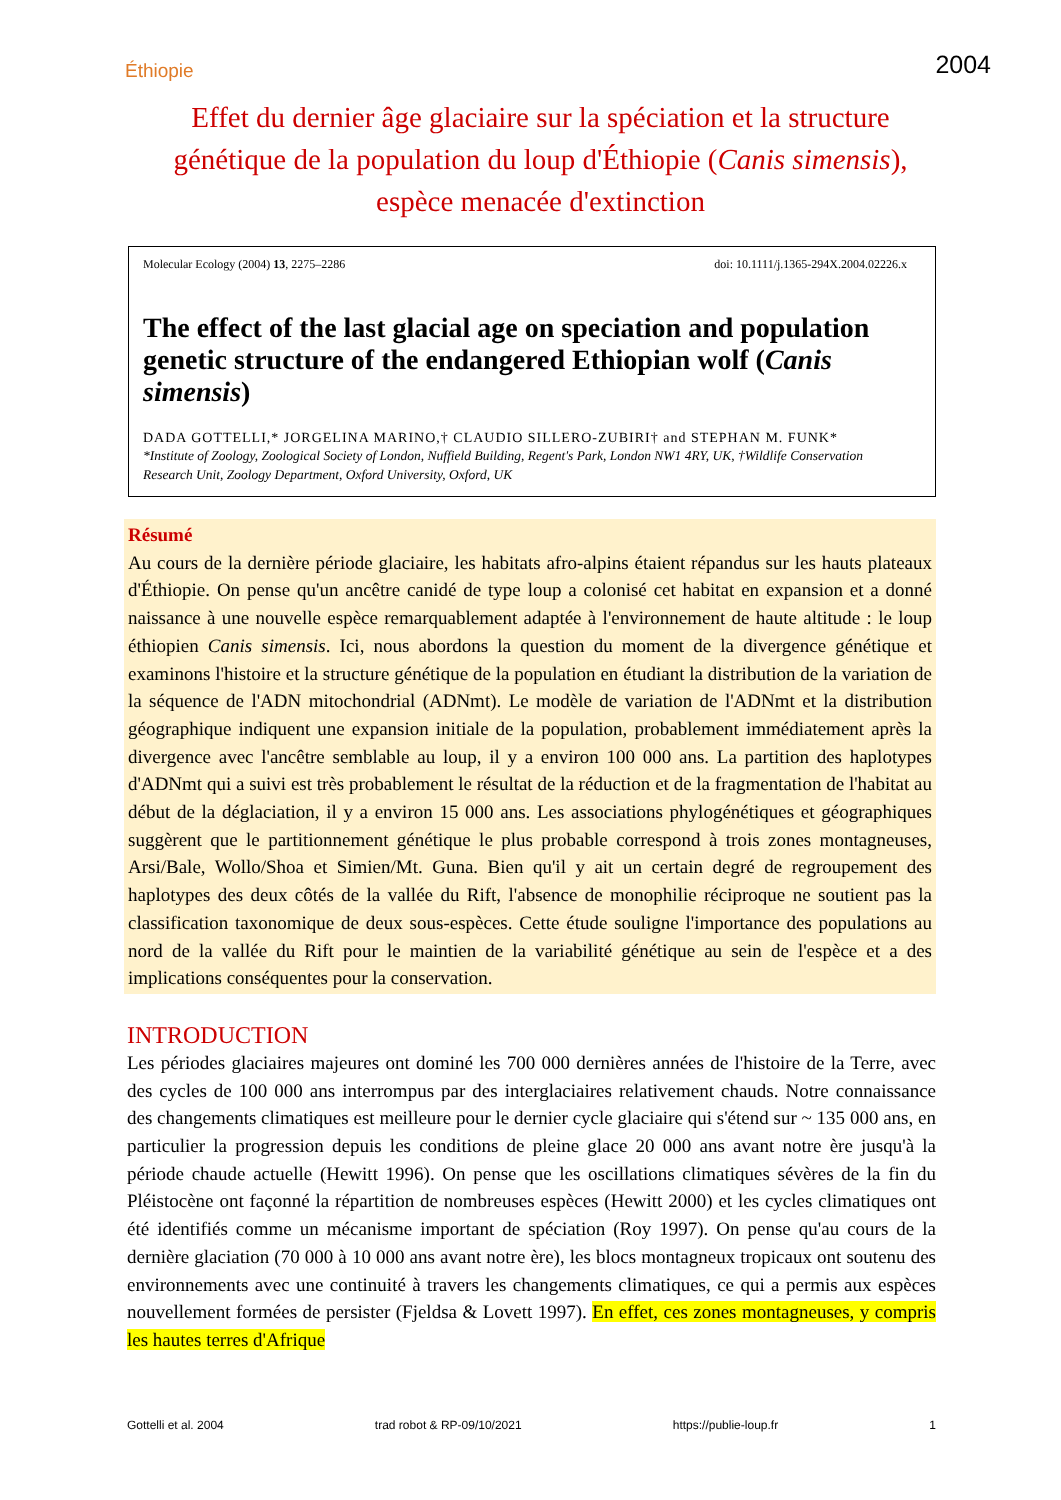Éthiopie 2004
Effet du dernier âge glaciaire sur la spéciation et la structure génétique de la population du loup d'Éthiopie (Canis simensis), espèce menacée d'extinction
Molecular Ecology (2004) 13, 2275–2286 doi: 10.1111/j.1365-294X.2004.02226.x
The effect of the last glacial age on speciation and population genetic structure of the endangered Ethiopian wolf (Canis simensis)
DADA GOTTELLI,* JORGELINA MARINO,† CLAUDIO SILLERO-ZUBIRI† and STEPHAN M. FUNK*
*Institute of Zoology, Zoological Society of London, Nuffield Building, Regent's Park, London NW1 4RY, UK, †Wildlife Conservation Research Unit, Zoology Department, Oxford University, Oxford, UK
Résumé
Au cours de la dernière période glaciaire, les habitats afro-alpins étaient répandus sur les hauts plateaux d'Éthiopie. On pense qu'un ancêtre canidé de type loup a colonisé cet habitat en expansion et a donné naissance à une nouvelle espèce remarquablement adaptée à l'environnement de haute altitude : le loup éthiopien Canis simensis. Ici, nous abordons la question du moment de la divergence génétique et examinons l'histoire et la structure génétique de la population en étudiant la distribution de la variation de la séquence de l'ADN mitochondrial (ADNmt). Le modèle de variation de l'ADNmt et la distribution géographique indiquent une expansion initiale de la population, probablement immédiatement après la divergence avec l'ancêtre semblable au loup, il y a environ 100 000 ans. La partition des haplotypes d'ADNmt qui a suivi est très probablement le résultat de la réduction et de la fragmentation de l'habitat au début de la déglaciation, il y a environ 15 000 ans. Les associations phylogénétiques et géographiques suggèrent que le partitionnement génétique le plus probable correspond à trois zones montagneuses, Arsi/Bale, Wollo/Shoa et Simien/Mt. Guna. Bien qu'il y ait un certain degré de regroupement des haplotypes des deux côtés de la vallée du Rift, l'absence de monophilie réciproque ne soutient pas la classification taxonomique de deux sous-espèces. Cette étude souligne l'importance des populations au nord de la vallée du Rift pour le maintien de la variabilité génétique au sein de l'espèce et a des implications conséquentes pour la conservation.
INTRODUCTION
Les périodes glaciaires majeures ont dominé les 700 000 dernières années de l'histoire de la Terre, avec des cycles de 100 000 ans interrompus par des interglaciaires relativement chauds. Notre connaissance des changements climatiques est meilleure pour le dernier cycle glaciaire qui s'étend sur ~ 135 000 ans, en particulier la progression depuis les conditions de pleine glace 20 000 ans avant notre ère jusqu'à la période chaude actuelle (Hewitt 1996). On pense que les oscillations climatiques sévères de la fin du Pléistocène ont façonné la répartition de nombreuses espèces (Hewitt 2000) et les cycles climatiques ont été identifiés comme un mécanisme important de spéciation (Roy 1997). On pense qu'au cours de la dernière glaciation (70 000 à 10 000 ans avant notre ère), les blocs montagneux tropicaux ont soutenu des environnements avec une continuité à travers les changements climatiques, ce qui a permis aux espèces nouvellement formées de persister (Fjeldsa & Lovett 1997). En effet, ces zones montagneuses, y compris les hautes terres d'Afrique
Gottelli et al. 2004 trad robot & RP-09/10/2021 https://publie-loup.fr 1